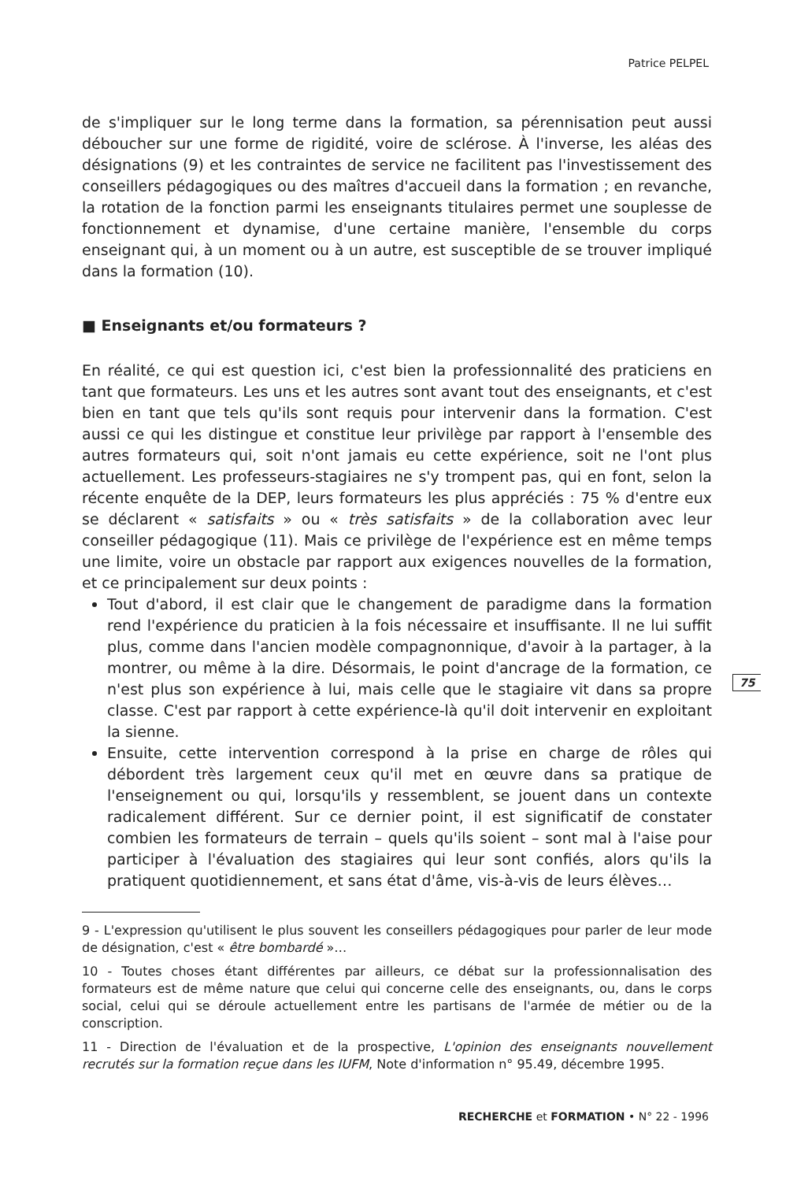Patrice PELPEL
de s'impliquer sur le long terme dans la formation, sa pérennisation peut aussi déboucher sur une forme de rigidité, voire de sclérose. À l'inverse, les aléas des désignations (9) et les contraintes de service ne facilitent pas l'investissement des conseillers pédagogiques ou des maîtres d'accueil dans la formation ; en revanche, la rotation de la fonction parmi les enseignants titulaires permet une souplesse de fonctionnement et dynamise, d'une certaine manière, l'ensemble du corps enseignant qui, à un moment ou à un autre, est susceptible de se trouver impliqué dans la formation (10).
■ Enseignants et/ou formateurs ?
En réalité, ce qui est question ici, c'est bien la professionnalité des praticiens en tant que formateurs. Les uns et les autres sont avant tout des enseignants, et c'est bien en tant que tels qu'ils sont requis pour intervenir dans la formation. C'est aussi ce qui les distingue et constitue leur privilège par rapport à l'ensemble des autres formateurs qui, soit n'ont jamais eu cette expérience, soit ne l'ont plus actuellement. Les professeurs-stagiaires ne s'y trompent pas, qui en font, selon la récente enquête de la DEP, leurs formateurs les plus appréciés : 75 % d'entre eux se déclarent « satisfaits » ou « très satisfaits » de la collaboration avec leur conseiller pédagogique (11). Mais ce privilège de l'expérience est en même temps une limite, voire un obstacle par rapport aux exigences nouvelles de la formation, et ce principalement sur deux points :
Tout d'abord, il est clair que le changement de paradigme dans la formation rend l'expérience du praticien à la fois nécessaire et insuffisante. Il ne lui suffit plus, comme dans l'ancien modèle compagnonnique, d'avoir à la partager, à la montrer, ou même à la dire. Désormais, le point d'ancrage de la formation, ce n'est plus son expérience à lui, mais celle que le stagiaire vit dans sa propre classe. C'est par rapport à cette expérience-là qu'il doit intervenir en exploitant la sienne.
Ensuite, cette intervention correspond à la prise en charge de rôles qui débordent très largement ceux qu'il met en œuvre dans sa pratique de l'enseignement ou qui, lorsqu'ils y ressemblent, se jouent dans un contexte radicalement différent. Sur ce dernier point, il est significatif de constater combien les formateurs de terrain – quels qu'ils soient – sont mal à l'aise pour participer à l'évaluation des stagiaires qui leur sont confiés, alors qu'ils la pratiquent quotidiennement, et sans état d'âme, vis-à-vis de leurs élèves…
9 - L'expression qu'utilisent le plus souvent les conseillers pédagogiques pour parler de leur mode de désignation, c'est « être bombardé »…
10 - Toutes choses étant différentes par ailleurs, ce débat sur la professionnalisation des formateurs est de même nature que celui qui concerne celle des enseignants, ou, dans le corps social, celui qui se déroule actuellement entre les partisans de l'armée de métier ou de la conscription.
11 - Direction de l'évaluation et de la prospective, L'opinion des enseignants nouvellement recrutés sur la formation reçue dans les IUFM, Note d'information n° 95.49, décembre 1995.
75
RECHERCHE et FORMATION • N° 22 - 1996